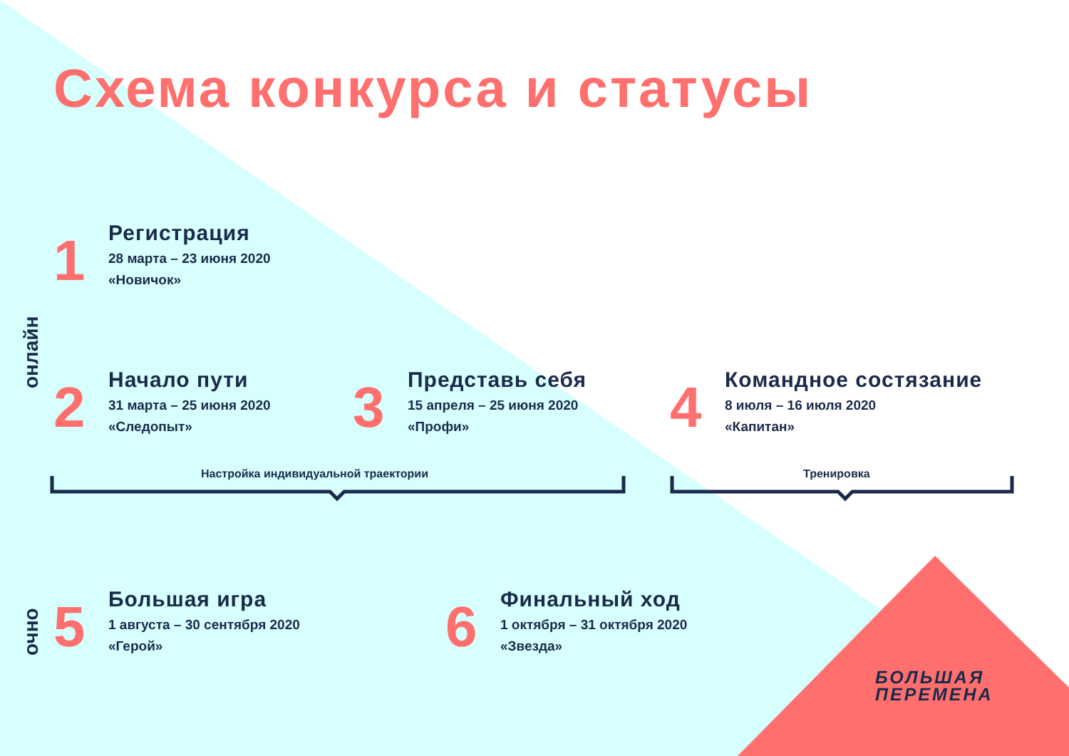Схема конкурса и статусы
онлайн
очно
1
Регистрация
28 марта – 23 июня 2020
«Новичок»
2
Начало пути
31 марта – 25 июня 2020
«Следопыт»
3
Представь себя
15 апреля – 25 июня 2020
«Профи»
4
Командное состязание
8 июля – 16 июля 2020
«Капитан»
Настройка индивидуальной траектории
Тренировка
5
Большая игра
1 августа – 30 сентября 2020
«Герой»
6
Финальный ход
1 октября – 31 октября 2020
«Звезда»
БОЛЬШАЯ
ПЕРЕМЕНА